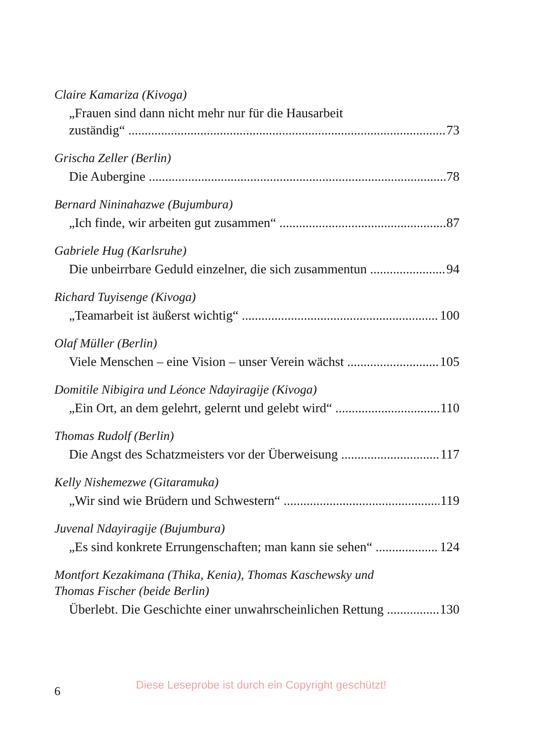Claire Kamariza (Kivoga)
„Frauen sind dann nicht mehr nur für die Hausarbeit
zuständig“73
Grischa Zeller (Berlin)
Die Aubergine 78
Bernard Nininahazwe (Bujumbura)
„Ich finde, wir arbeiten gut zusammen“87
Gabriele Hug (Karlsruhe)
Die unbeirrbare Geduld einzelner, die sich zusammentun 94
Richard Tuyisenge (Kivoga)
„Teamarbeit ist äußerst wichtig“100
Olaf Müller (Berlin)
Viele Menschen – eine Vision – unser Verein wächst 105
Domitile Nibigira und Léonce Ndayiragije (Kivoga)
„Ein Ort, an dem gelehrt, gelernt und gelebt wird“110
Thomas Rudolf (Berlin)
Die Angst des Schatzmeisters vor der Überweisung 117
Kelly Nishemezwe (Gitaramuka)
„Wir sind wie Brüdern und Schwestern“119
Juvenal Ndayiragije (Bujumbura)
„Es sind konkrete Errungenschaften; man kann sie sehen“124
Montfort Kezakimana (Thika, Kenia), Thomas Kaschewsky und
Thomas Fischer (beide Berlin)
Überlebt. Die Geschichte einer unwahrscheinlichen Rettung 130
6 Diese Leseprobe ist durch ein Copyright geschützt!